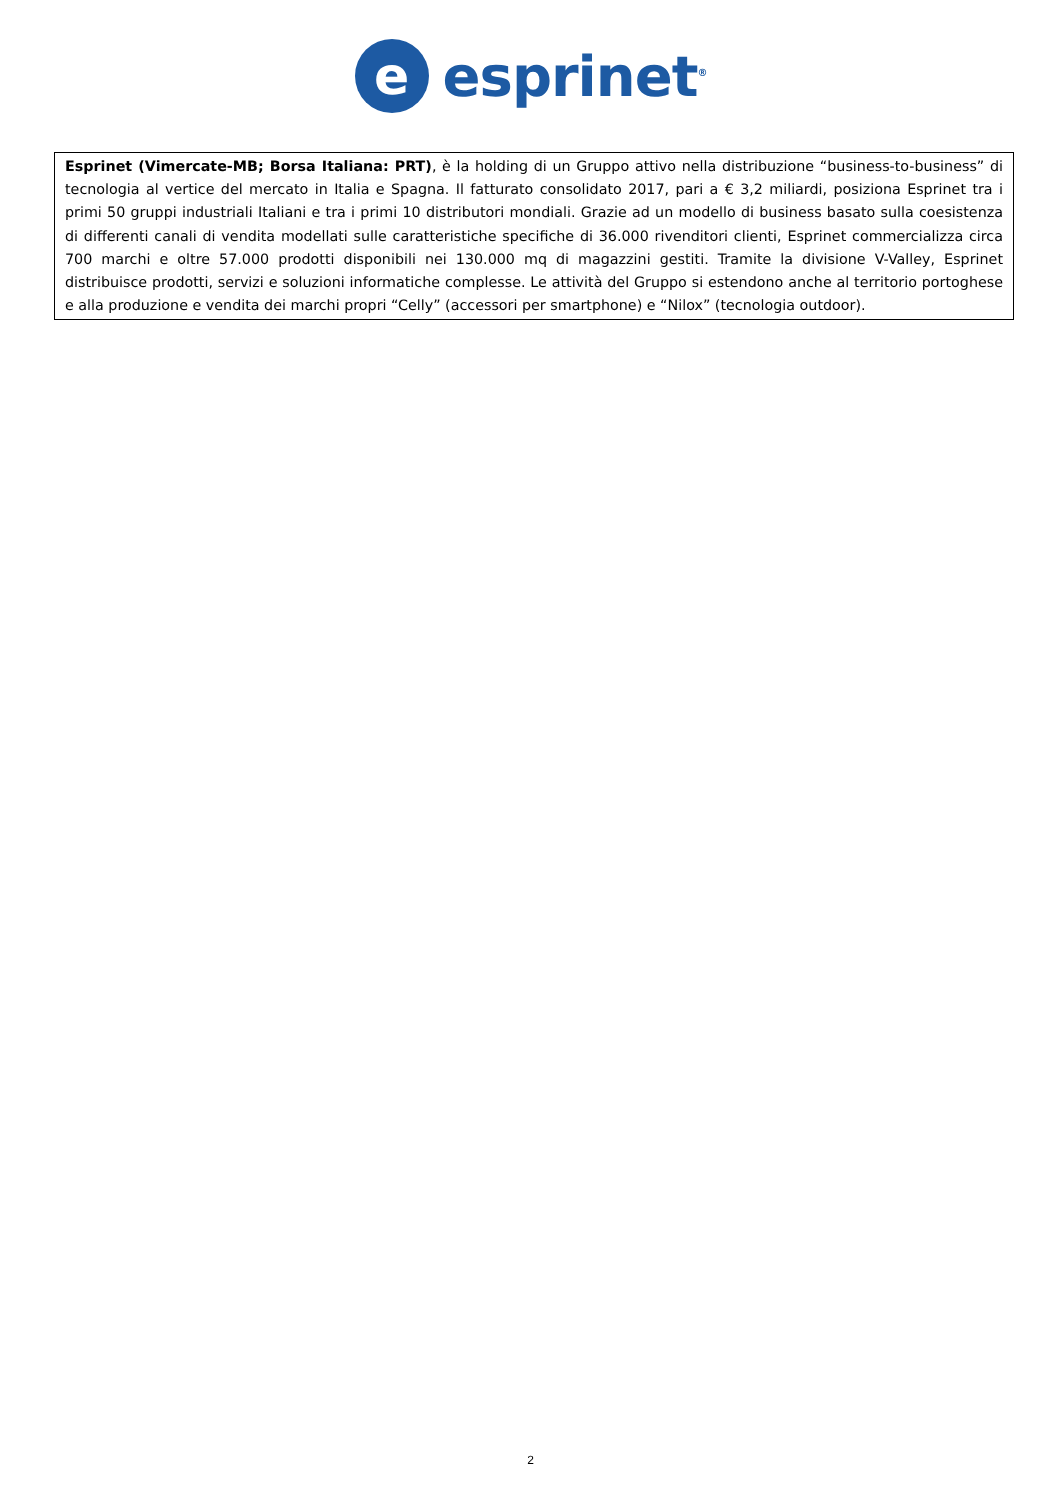e
esprinet<sup>®</sup>
Esprinet (Vimercate-MB; Borsa Italiana: PRT), è la holding di un Gruppo attivo nella distribuzione “business-to-business” di tecnologia al vertice del mercato in Italia e Spagna. Il fatturato consolidato 2017, pari a € 3,2 miliardi, posiziona Esprinet tra i primi 50 gruppi industriali Italiani e tra i primi 10 distributori mondiali. Grazie ad un modello di business basato sulla coesistenza di differenti canali di vendita modellati sulle caratteristiche specifiche di 36.000 rivenditori clienti, Esprinet commercializza circa 700 marchi e oltre 57.000 prodotti disponibili nei 130.000 mq di magazzini gestiti. Tramite la divisione V-Valley, Esprinet distribuisce prodotti, servizi e soluzioni informatiche complesse. Le attività del Gruppo si estendono anche al territorio portoghese e alla produzione e vendita dei marchi propri “Celly” (accessori per smartphone) e “Nilox” (tecnologia outdoor).
2